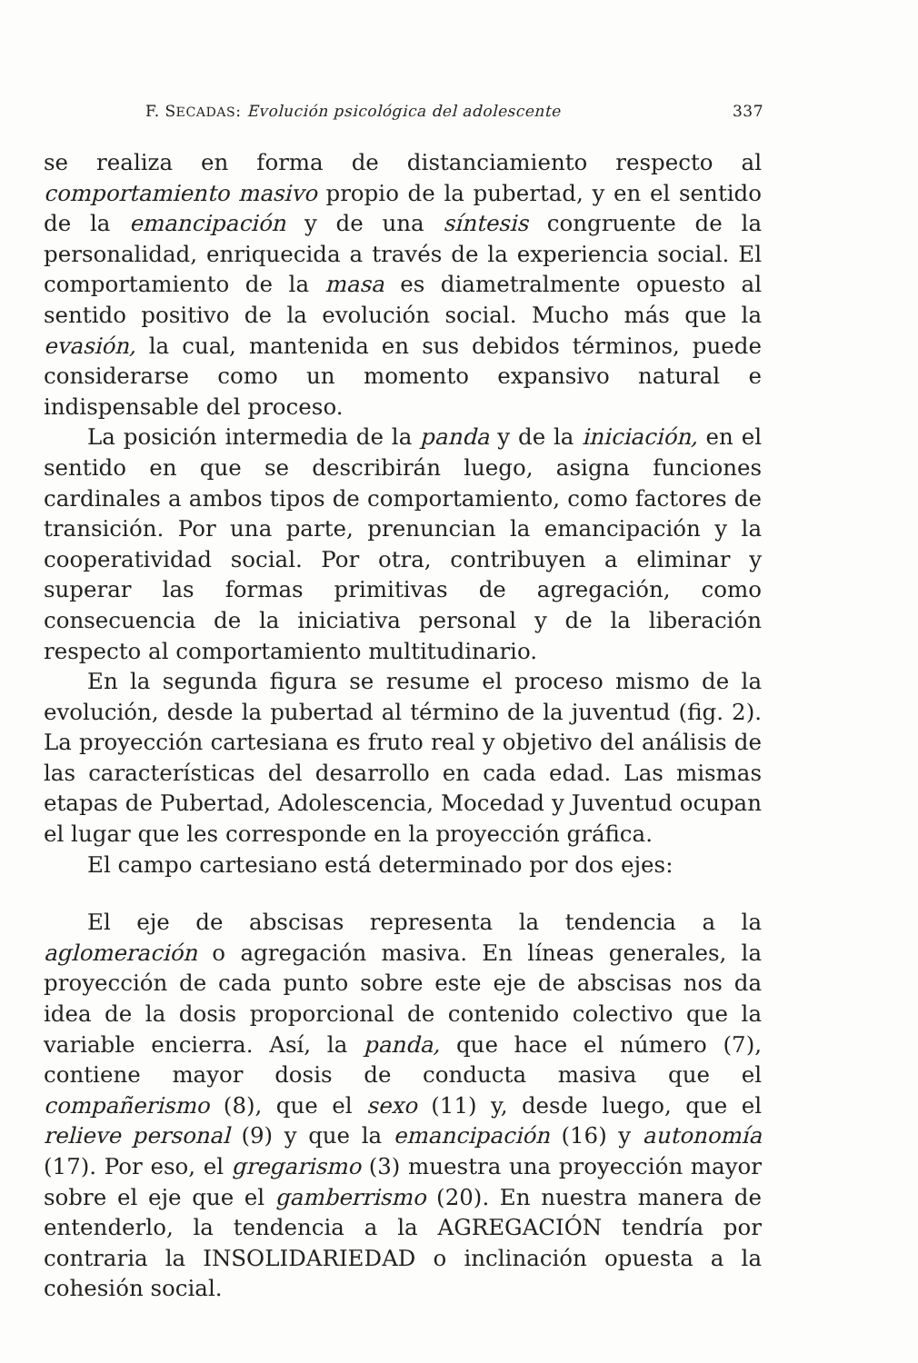F. SECADAS: Evolución psicológica del adolescente 337
se realiza en forma de distanciamiento respecto al comportamiento masivo propio de la pubertad, y en el sentido de la emancipación y de una síntesis congruente de la personalidad, enriquecida a través de la experiencia social. El comportamiento de la masa es diametralmente opuesto al sentido positivo de la evolución social. Mucho más que la evasión, la cual, mantenida en sus debidos términos, puede considerarse como un momento expansivo natural e indispensable del proceso.
La posición intermedia de la panda y de la iniciación, en el sentido en que se describirán luego, asigna funciones cardinales a ambos tipos de comportamiento, como factores de transición. Por una parte, prenuncian la emancipación y la cooperatividad social. Por otra, contribuyen a eliminar y superar las formas primitivas de agregación, como consecuencia de la iniciativa personal y de la liberación respecto al comportamiento multitudinario.
En la segunda figura se resume el proceso mismo de la evolución, desde la pubertad al término de la juventud (fig. 2). La proyección cartesiana es fruto real y objetivo del análisis de las características del desarrollo en cada edad. Las mismas etapas de Pubertad, Adolescencia, Mocedad y Juventud ocupan el lugar que les corresponde en la proyección gráfica.
El campo cartesiano está determinado por dos ejes:
El eje de abscisas representa la tendencia a la aglomeración o agregación masiva. En líneas generales, la proyección de cada punto sobre este eje de abscisas nos da idea de la dosis proporcional de contenido colectivo que la variable encierra. Así, la panda, que hace el número (7), contiene mayor dosis de conducta masiva que el compañerismo (8), que el sexo (11) y, desde luego, que el relieve personal (9) y que la emancipación (16) y autonomía (17). Por eso, el gregarismo (3) muestra una proyección mayor sobre el eje que el gamberrismo (20). En nuestra manera de entenderlo, la tendencia a la AGREGACIÓN tendría por contraria la INSOLIDARIEDAD o inclinación opuesta a la cohesión social.